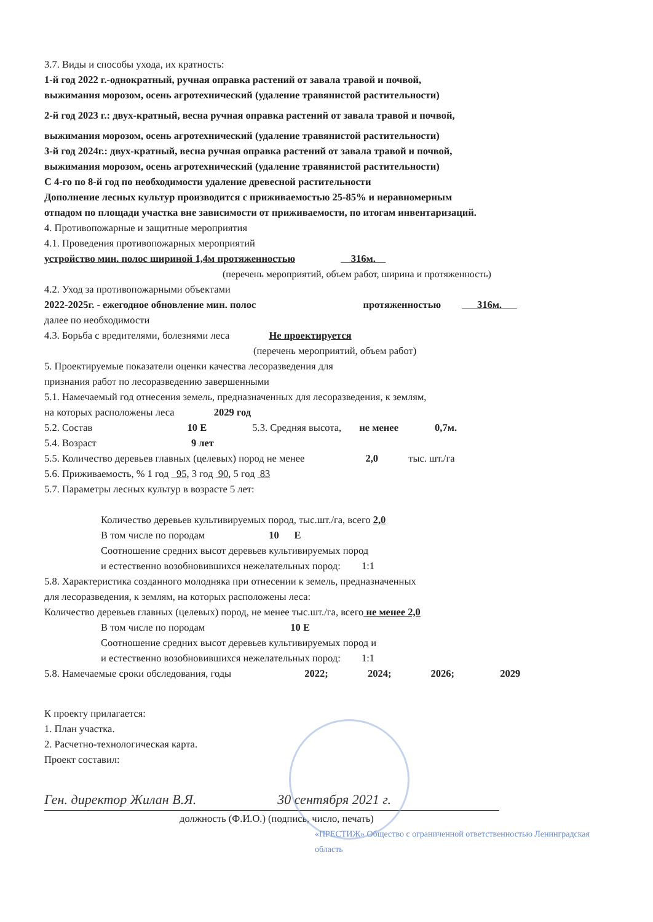3.7. Виды и способы ухода, их кратность:
1-й год 2022 г.-однократный, ручная оправка растений от завала травой и почвой,
выжимания морозом, осень агротехнический (удаление травянистой растительности)
2-й год 2023 г.: двух-кратный, весна ручная оправка растений от завала травой и почвой,
выжимания морозом, осень агротехнический (удаление травянистой растительности)
3-й год 2024г.: двух-кратный, весна ручная оправка растений от завала травой и почвой,
выжимания морозом, осень агротехнический (удаление травянистой растительности)
С 4-го по 8-й год по необходимости удаление древесной растительности
Дополнение лесных культур производится с приживаемостью 25-85% и неравномерным
отпадом по площади участка вне зависимости от приживаемости, по итогам инвентаризаций.
4. Противопожарные и защитные мероприятия
4.1. Проведения противопожарных мероприятий
устройство мин. полос шириной 1,4м протяженностью 316м.
(перечень мероприятий, объем работ, ширина и протяженность)
4.2. Уход за противопожарными объектами
2022-2025г. - ежегодное обновление мин. полос протяженностью 316м.
далее по необходимости
4.3. Борьба с вредителями, болезнями леса Не проектируется
(перечень мероприятий, объем работ)
5. Проектируемые показатели оценки качества лесоразведения для
признания работ по лесоразведению завершенными
5.1. Намечаемый год отнесения земель, предназначенных для лесоразведения, к землям,
на которых расположены леса 2029 год
5.2. Состав 10 Е 5.3. Средняя высота, не менее 0,7м.
5.4. Возраст 9 лет
5.5. Количество деревьев главных (целевых) пород не менее 2,0 тыс. шт./га
5.6. Приживаемость, % 1 год 95, 3 год 90, 5 год 83
5.7. Параметры лесных культур в возрасте 5 лет:
Количество деревьев культивируемых пород, тыс.шт./га, всего 2,0
В том числе по породам 10 Е
Соотношение средних высот деревьев культивируемых пород
и естественно возобновившихся нежелательных пород: 1:1
5.8. Характеристика созданного молодняка при отнесении к земель, предназначенных
для лесоразведения, к землям, на которых расположены леса:
Количество деревьев главных (целевых) пород, не менее тыс.шт./га, всего не менее 2,0
В том числе по породам 10 Е
Соотношение средних высот деревьев культивируемых пород и
и естественно возобновившихся нежелательных пород: 1:1
5.8. Намечаемые сроки обследования, годы 2022; 2024; 2026; 2029
К проекту прилагается:
1. План участка.
2. Расчетно-технологическая карта.
Проект составил:
Ген. директор Жилан В.Я. 30 сентября 2021 г.
должность (Ф.И.О.) (подпись, число, печать)
«ПРЕСТИЖ» Общество с ограниченной ответственностью Ленинградская область